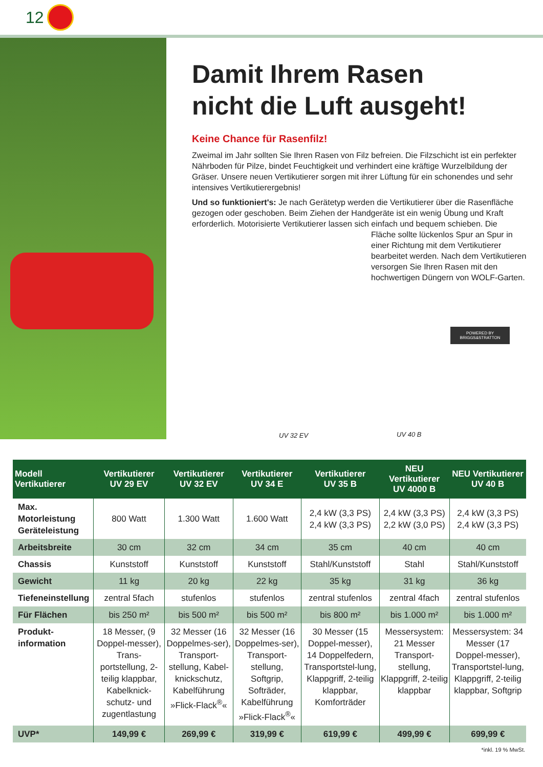12
Damit Ihrem Rasen
nicht die Luft ausgeht!
Keine Chance für Rasenfilz!
Zweimal im Jahr sollten Sie Ihren Rasen von Filz befreien. Die Filzschicht ist ein perfekter Nährboden für Pilze, bindet Feuchtigkeit und verhindert eine kräftige Wurzelbildung der Gräser. Unsere neuen Vertikutierer sorgen mit ihrer Lüftung für ein schonendes und sehr intensives Vertikutierergebnis!
Und so funktioniert's: Je nach Gerätetyp werden die Vertikutierer über die Rasenfläche gezogen oder geschoben. Beim Ziehen der Handgeräte ist ein wenig Übung und Kraft erforderlich. Motorisierte Vertikutierer lassen sich einfach und bequem schieben. Die
Fläche sollte lückenlos Spur an Spur in einer Richtung mit dem Vertikutierer bearbeitet werden. Nach dem Vertikutieren versorgen Sie Ihren Rasen mit den hochwertigen Düngern von WOLF-Garten.
POWERED BY
BRIGGS&STRATTON
UV 32 EV UV 40 B
| Modell Vertikutierer | Vertikutierer UV 29 EV | Vertikutierer UV 32 EV | Vertikutierer UV 34 E | Vertikutierer UV 35 B | NEU Vertikutierer UV 4000 B | NEU Vertikutierer UV 40 B |
| --- | --- | --- | --- | --- | --- | --- |
| Max. Motorleistung Geräteleistung | 800 Watt | 1.300 Watt | 1.600 Watt | 2,4 kW (3,3 PS) 2,4 kW (3,3 PS) | 2,4 kW (3,3 PS) 2,2 kW (3,0 PS) | 2,4 kW (3,3 PS) 2,4 kW (3,3 PS) |
| Arbeitsbreite | 30 cm | 32 cm | 34 cm | 35 cm | 40 cm | 40 cm |
| Chassis | Kunststoff | Kunststoff | Kunststoff | Stahl/Kunststoff | Stahl | Stahl/Kunststoff |
| Gewicht | 11 kg | 20 kg | 22 kg | 35 kg | 31 kg | 36 kg |
| Tiefeneinstellung | zentral 5fach | stufenlos | stufenlos | zentral stufenlos | zentral 4fach | zentral stufenlos |
| Für Flächen | bis 250 m² | bis 500 m² | bis 500 m² | bis 800 m² | bis 1.000 m² | bis 1.000 m² |
| Produkt-information | 18 Messer, (9 Doppel-messer), Trans-portstellung, 2-teilig klappbar, Kabelknick-schutz- und zugentlastung | 32 Messer (16 Doppelmes-ser), Transport-stellung, Kabel-knickschutz, Kabelführung »Flick-Flack<sup>®</sup>« | 32 Messer (16 Doppelmes-ser), Transport-stellung, Softgrip, Softräder, Kabelführung »Flick-Flack<sup>®</sup>« | 30 Messer (15 Doppel-messer), 14 Doppelfedern, Transportstel-lung, Klappgriff, 2-teilig klappbar, Komforträder | Messersystem: 21 Messer Transport-stellung, Klappgriff, 2-teilig klappbar | Messersystem: 34 Messer (17 Doppel-messer), Transportstel-lung, Klappgriff, 2-teilig klappbar, Softgrip |
| UVP* | 149,99 € | 269,99 € | 319,99 € | 619,99 € | 499,99 € | 699,99 € |
*inkl. 19 % MwSt.